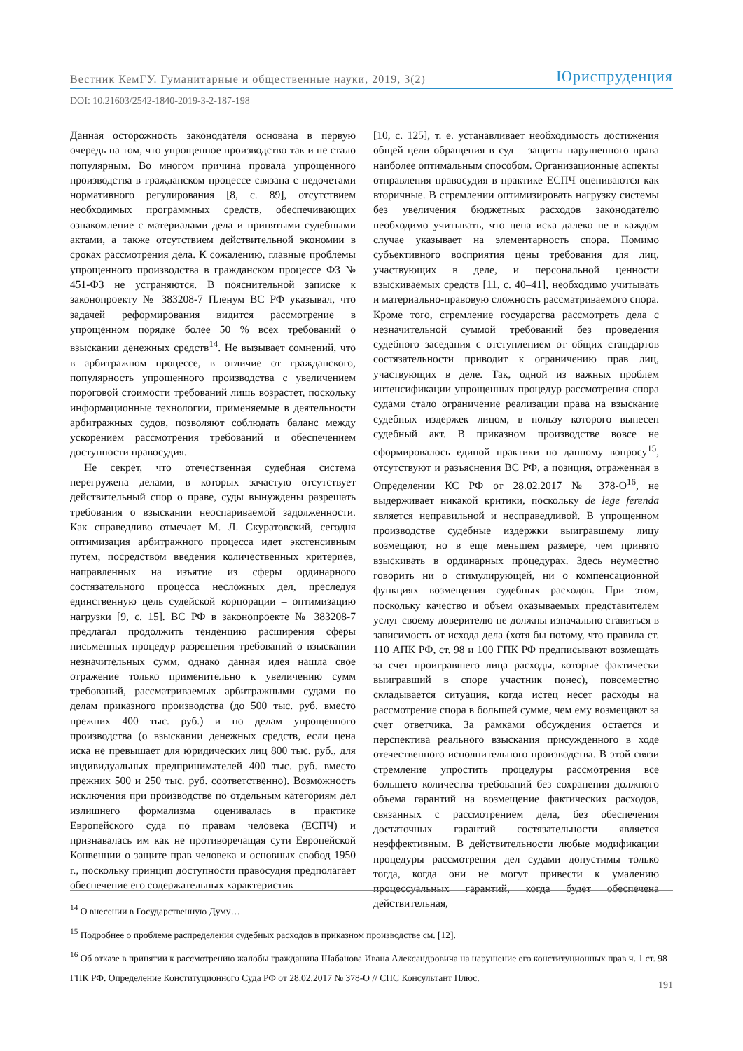Вестник КемГУ. Гуманитарные и общественные науки, 2019, 3(2) Юриспруденция
DOI: 10.21603/2542-1840-2019-3-2-187-198
Данная осторожность законодателя основана в первую очередь на том, что упрощенное производство так и не стало популярным. Во многом причина провала упрощенного производства в гражданском процессе связана с недочетами нормативного регулирования [8, с. 89], отсутствием необходимых программных средств, обеспечивающих ознакомление с материалами дела и принятыми судебными актами, а также отсутствием действительной экономии в сроках рассмотрения дела. К сожалению, главные проблемы упрощенного производства в гражданском процессе ФЗ № 451-ФЗ не устраняются. В пояснительной записке к законопроекту № 383208-7 Пленум ВС РФ указывал, что задачей реформирования видится рассмотрение в упрощенном порядке более 50 % всех требований о взыскании денежных средств<sup>14</sup>. Не вызывает сомнений, что в арбитражном процессе, в отличие от гражданского, популярность упрощенного производства с увеличением пороговой стоимости требований лишь возрастет, поскольку информационные технологии, применяемые в деятельности арбитражных судов, позволяют соблюдать баланс между ускорением рассмотрения требований и обеспечением доступности правосудия.
Не секрет, что отечественная судебная система перегружена делами, в которых зачастую отсутствует действительный спор о праве, суды вынуждены разрешать требования о взыскании неоспариваемой задолженности. Как справедливо отмечает М. Л. Скуратовский, сегодня оптимизация арбитражного процесса идет экстенсивным путем, посредством введения количественных критериев, направленных на изъятие из сферы ординарного состязательного процесса несложных дел, преследуя единственную цель судейской корпорации – оптимизацию нагрузки [9, с. 15]. ВС РФ в законопроекте № 383208-7 предлагал продолжить тенденцию расширения сферы письменных процедур разрешения требований о взыскании незначительных сумм, однако данная идея нашла свое отражение только применительно к увеличению сумм требований, рассматриваемых арбитражными судами по делам приказного производства (до 500 тыс. руб. вместо прежних 400 тыс. руб.) и по делам упрощенного производства (о взыскании денежных средств, если цена иска не превышает для юридических лиц 800 тыс. руб., для индивидуальных предпринимателей 400 тыс. руб. вместо прежних 500 и 250 тыс. руб. соответственно). Возможность исключения при производстве по отдельным категориям дел излишнего формализма оценивалась в практике Европейского суда по правам человека (ЕСПЧ) и признавалась им как не противоречащая сути Европейской Конвенции о защите прав человека и основных свобод 1950 г., поскольку принцип доступности правосудия предполагает обеспечение его содержательных характеристик
[10, с. 125], т. е. устанавливает необходимость достижения общей цели обращения в суд – защиты нарушенного права наиболее оптимальным способом. Организационные аспекты отправления правосудия в практике ЕСПЧ оцениваются как вторичные. В стремлении оптимизировать нагрузку системы без увеличения бюджетных расходов законодателю необходимо учитывать, что цена иска далеко не в каждом случае указывает на элементарность спора. Помимо субъективного восприятия цены требования для лиц, участвующих в деле, и персональной ценности взыскиваемых средств [11, с. 40–41], необходимо учитывать и материально-правовую сложность рассматриваемого спора. Кроме того, стремление государства рассмотреть дела с незначительной суммой требований без проведения судебного заседания с отступлением от общих стандартов состязательности приводит к ограничению прав лиц, участвующих в деле. Так, одной из важных проблем интенсификации упрощенных процедур рассмотрения спора судами стало ограничение реализации права на взыскание судебных издержек лицом, в пользу которого вынесен судебный акт. В приказном производстве вовсе не сформировалось единой практики по данному вопросу<sup>15</sup>, отсутствуют и разъяснения ВС РФ, а позиция, отраженная в Определении КС РФ от 28.02.2017 № 378-О<sup>16</sup>, не выдерживает никакой критики, поскольку de lege ferenda является неправильной и несправедливой. В упрощенном производстве судебные издержки выигравшему лицу возмещают, но в еще меньшем размере, чем принято взыскивать в ординарных процедурах. Здесь неуместно говорить ни о стимулирующей, ни о компенсационной функциях возмещения судебных расходов. При этом, поскольку качество и объем оказываемых представителем услуг своему доверителю не должны изначально ставиться в зависимость от исхода дела (хотя бы потому, что правила ст. 110 АПК РФ, ст. 98 и 100 ГПК РФ предписывают возмещать за счет проигравшего лица расходы, которые фактически выигравший в споре участник понес), повсеместно складывается ситуация, когда истец несет расходы на рассмотрение спора в большей сумме, чем ему возмещают за счет ответчика. За рамками обсуждения остается и перспектива реального взыскания присужденного в ходе отечественного исполнительного производства. В этой связи стремление упростить процедуры рассмотрения все большего количества требований без сохранения должного объема гарантий на возмещение фактических расходов, связанных с рассмотрением дела, без обеспечения достаточных гарантий состязательности является неэффективным. В действительности любые модификации процедуры рассмотрения дел судами допустимы только тогда, когда они не могут привести к умалению процессуальных гарантий, когда будет обеспечена действительная,
<sup>14</sup> О внесении в Государственную Думу…
<sup>15</sup> Подробнее о проблеме распределения судебных расходов в приказном производстве см. [12].
<sup>16</sup> Об отказе в принятии к рассмотрению жалобы гражданина Шабанова Ивана Александровича на нарушение его конституционных прав ч. 1 ст. 98 ГПК РФ. Определение Конституционного Суда РФ от 28.02.2017 № 378-О // СПС Консультант Плюс.
191